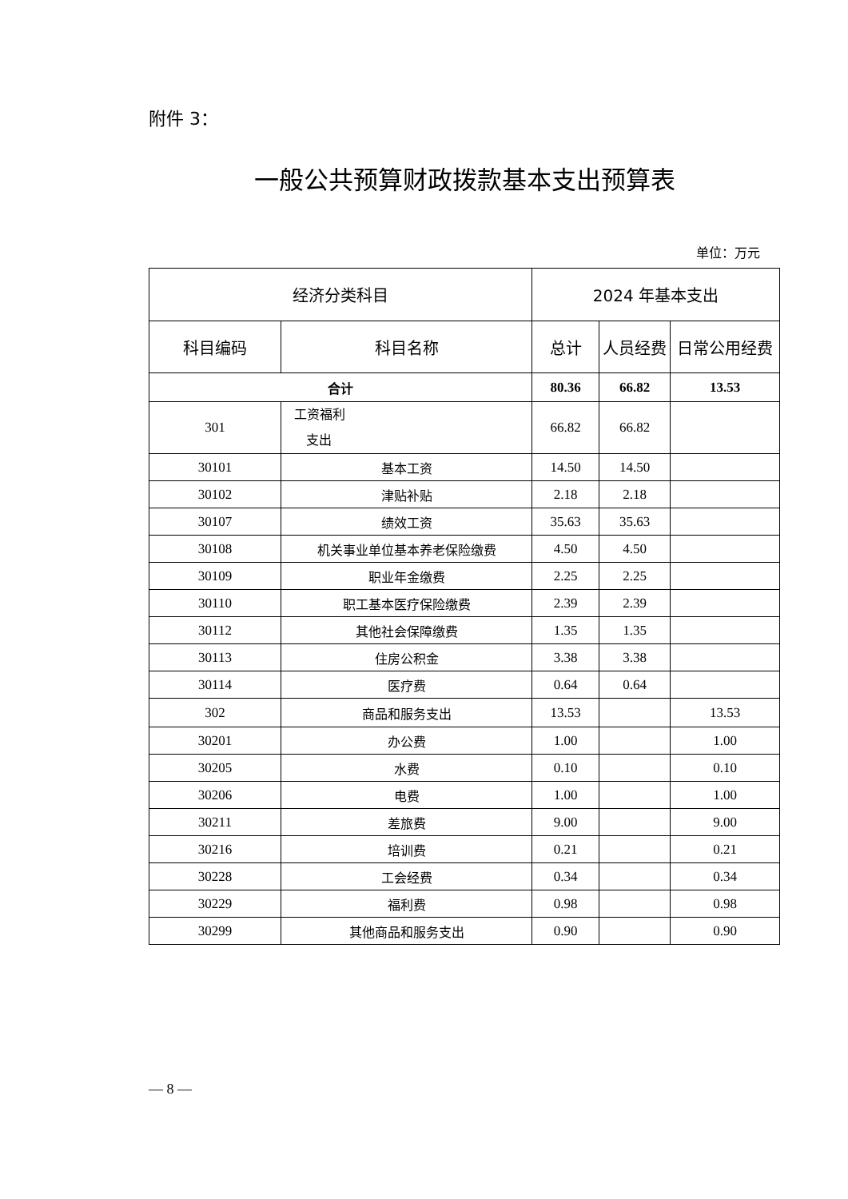附件 3：
一般公共预算财政拨款基本支出预算表
单位：万元
| 经济分类科目 | | 2024 年基本支出 | | |
| --- | --- | --- | --- | --- |
| 科目编码 | 科目名称 | 总计 | 人员经费 | 日常公用经费 |
| 合计 | | 80.36 | 66.82 | 13.53 |
| 301 | 工资福利 支出 | 66.82 | 66.82 | |
| 30101 | 基本工资 | 14.50 | 14.50 | |
| 30102 | 津贴补贴 | 2.18 | 2.18 | |
| 30107 | 绩效工资 | 35.63 | 35.63 | |
| 30108 | 机关事业单位基本养老保险缴费 | 4.50 | 4.50 | |
| 30109 | 职业年金缴费 | 2.25 | 2.25 | |
| 30110 | 职工基本医疗保险缴费 | 2.39 | 2.39 | |
| 30112 | 其他社会保障缴费 | 1.35 | 1.35 | |
| 30113 | 住房公积金 | 3.38 | 3.38 | |
| 30114 | 医疗费 | 0.64 | 0.64 | |
| 302 | 商品和服务支出 | 13.53 | | 13.53 |
| 30201 | 办公费 | 1.00 | | 1.00 |
| 30205 | 水费 | 0.10 | | 0.10 |
| 30206 | 电费 | 1.00 | | 1.00 |
| 30211 | 差旅费 | 9.00 | | 9.00 |
| 30216 | 培训费 | 0.21 | | 0.21 |
| 30228 | 工会经费 | 0.34 | | 0.34 |
| 30229 | 福利费 | 0.98 | | 0.98 |
| 30299 | 其他商品和服务支出 | 0.90 | | 0.90 |
— 8 —